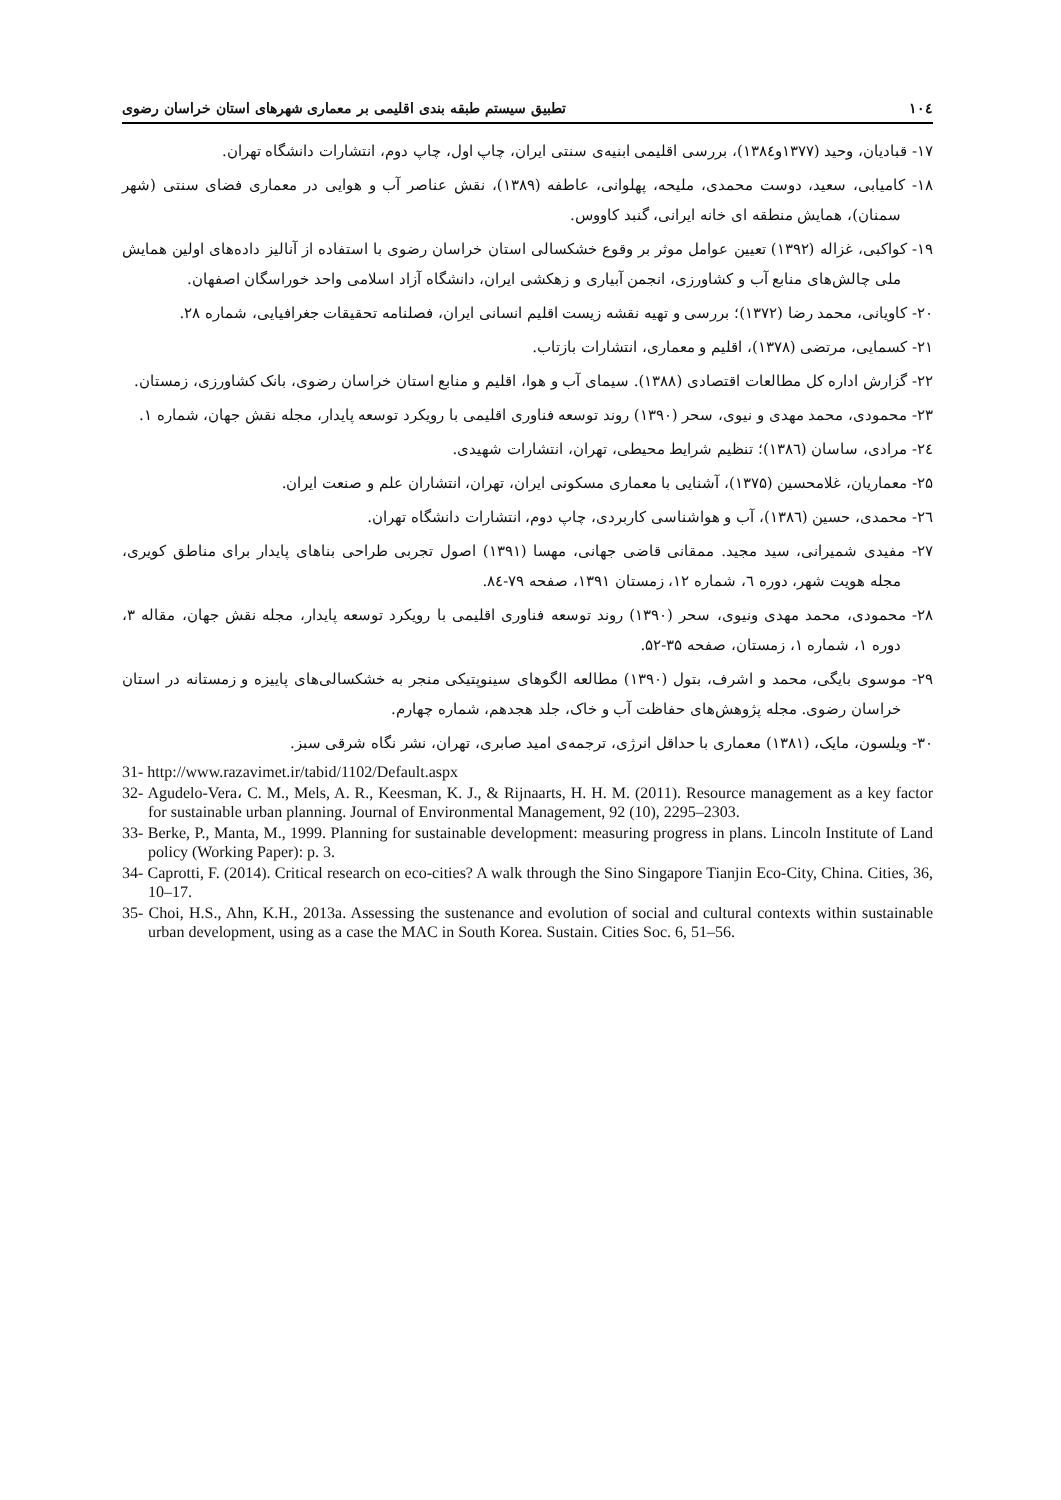۱۰٤ تطبیق سیستم طبقه بندی اقلیمی بر معماری شهرهای استان خراسان رضوی
۱۷- قبادیان، وحید (۱۳۷۷و۱۳۸٤)، بررسی اقلیمی ابنیه‌ی سنتی ایران، چاپ اول، چاپ دوم، انتشارات دانشگاه تهران.
۱۸- کامیابی، سعید، دوست محمدی، ملیحه، پهلوانی، عاطفه (۱۳۸۹)، نقش عناصر آب و هوایی در معماری فضای سنتی (شهر سمنان)، همایش منطقه ای خانه ایرانی، گنبد کاووس.
۱۹- کواکبی، غزاله (۱۳۹۲) تعیین عوامل موثر بر وقوع خشکسالی استان خراسان رضوی با استفاده از آنالیز داده‌های اولین همایش ملی چالش‌های منابع آب و کشاورزی، انجمن آبیاری و زهکشی ایران، دانشگاه آزاد اسلامی واحد خوراسگان اصفهان.
۲۰- کاویانی، محمد رضا (۱۳۷۲)؛ بررسی و تهیه نقشه زیست اقلیم انسانی ایران، فصلنامه تحقیقات جغرافیایی، شماره ۲۸.
۲۱- کسمایی، مرتضی (۱۳۷۸)، اقلیم و معماری، انتشارات بازتاب.
۲۲- گزارش اداره کل مطالعات اقتصادی (۱۳۸۸). سیمای آب و هوا، اقلیم و منابع استان خراسان رضوی، بانک کشاورزی، زمستان.
۲۳- محمودی، محمد مهدی و نیوی، سحر (۱۳۹۰) روند توسعه فناوری اقلیمی با رویکرد توسعه پایدار، مجله نقش جهان، شماره ۱.
۲٤- مرادی، ساسان (۱۳۸٦)؛ تنظیم شرایط محیطی، تهران، انتشارات شهیدی.
۲۵- معماریان، غلامحسین (۱۳۷۵)، آشنایی با معماری مسکونی ایران، تهران، انتشاران علم و صنعت ایران.
۲٦- محمدی، حسین (۱۳۸٦)، آب و هواشناسی کاربردی، چاپ دوم، انتشارات دانشگاه تهران.
۲۷- مفیدی شمیرانی، سید مجید. ممقانی قاضی جهانی، مهسا (۱۳۹۱) اصول تجربی طراحی بناهای پایدار برای مناطق کویری، مجله هویت شهر، دوره ٦، شماره ۱۲، زمستان ۱۳۹۱، صفحه ۷۹-۸٤.
۲۸- محمودی، محمد مهدی ونیوی، سحر (۱۳۹۰) روند توسعه فناوری اقلیمی با رویکرد توسعه پایدار، مجله نقش جهان، مقاله ۳، دوره ۱، شماره ۱، زمستان، صفحه ۳۵-۵۲.
۲۹- موسوی بایگی، محمد و اشرف، بتول (۱۳۹۰) مطالعه الگوهای سینوپتیکی منجر به خشکسالی‌های پاییزه و زمستانه در استان خراسان رضوی. مجله پژوهش‌های حفاظت آب و خاک، جلد هجدهم، شماره چهارم.
۳۰- ویلسون، مایک، (۱۳۸۱) معماری با حداقل انرژی، ترجمه‌ی امید صابری، تهران، نشر نگاه شرقی سبز.
31- http://www.razavimet.ir/tabid/1102/Default.aspx
32- Agudelo-Vera، C. M., Mels, A. R., Keesman, K. J., & Rijnaarts, H. H. M. (2011). Resource management as a key factor for sustainable urban planning. Journal of Environmental Management, 92 (10), 2295–2303.
33- Berke, P., Manta, M., 1999. Planning for sustainable development: measuring progress in plans. Lincoln Institute of Land policy (Working Paper): p. 3.
34- Caprotti, F. (2014). Critical research on eco-cities? A walk through the Sino Singapore Tianjin Eco-City, China. Cities, 36, 10–17.
35- Choi, H.S., Ahn, K.H., 2013a. Assessing the sustenance and evolution of social and cultural contexts within sustainable urban development, using as a case the MAC in South Korea. Sustain. Cities Soc. 6, 51–56.